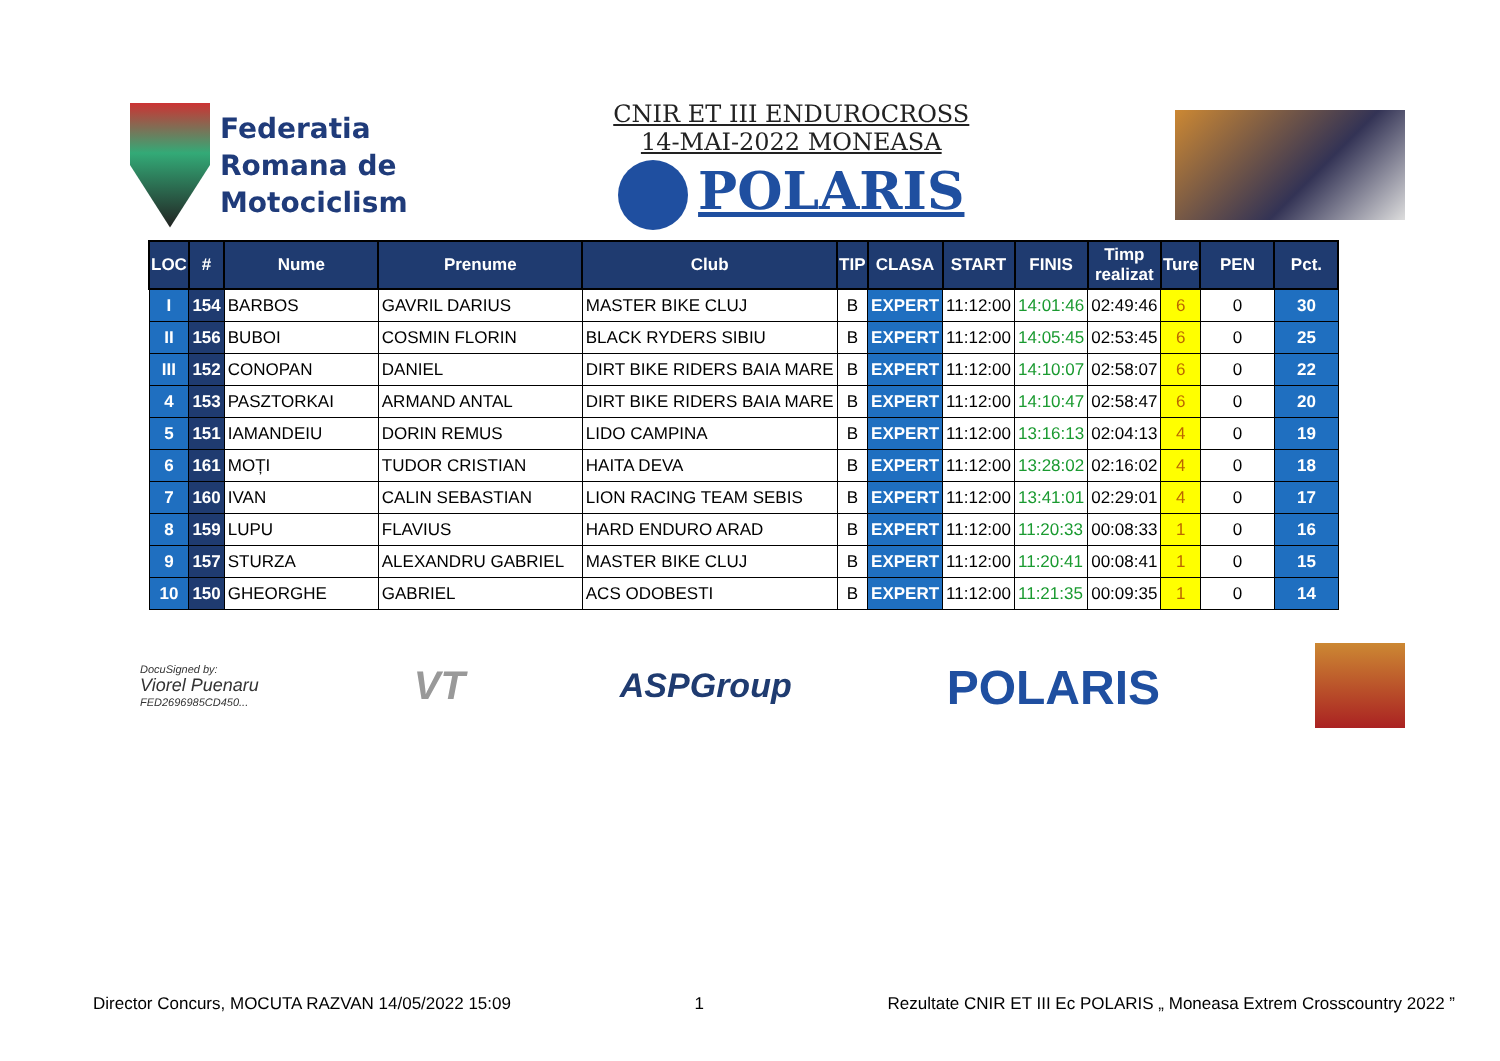Federatia
Romana de
Motociclism
CNIR ET III ENDUROCROSS
14-MAI-2022 MONEASA
POLARIS
| LOC | # | Nume | Prenume | Club | TIP | CLASA | START | FINIS | Timp realizat | Ture | PEN | Pct. |
| --- | --- | --- | --- | --- | --- | --- | --- | --- | --- | --- | --- | --- |
| I | 154 | BARBOS | GAVRIL DARIUS | MASTER BIKE CLUJ | B | EXPERT | 11:12:00 | 14:01:46 | 02:49:46 | 6 | 0 | 30 |
| II | 156 | BUBOI | COSMIN FLORIN | BLACK RYDERS SIBIU | B | EXPERT | 11:12:00 | 14:05:45 | 02:53:45 | 6 | 0 | 25 |
| III | 152 | CONOPAN | DANIEL | DIRT BIKE RIDERS BAIA MARE | B | EXPERT | 11:12:00 | 14:10:07 | 02:58:07 | 6 | 0 | 22 |
| 4 | 153 | PASZTORKAI | ARMAND ANTAL | DIRT BIKE RIDERS BAIA MARE | B | EXPERT | 11:12:00 | 14:10:47 | 02:58:47 | 6 | 0 | 20 |
| 5 | 151 | IAMANDEIU | DORIN REMUS | LIDO CAMPINA | B | EXPERT | 11:12:00 | 13:16:13 | 02:04:13 | 4 | 0 | 19 |
| 6 | 161 | MOȚI | TUDOR CRISTIAN | HAITA DEVA | B | EXPERT | 11:12:00 | 13:28:02 | 02:16:02 | 4 | 0 | 18 |
| 7 | 160 | IVAN | CALIN SEBASTIAN | LION RACING TEAM SEBIS | B | EXPERT | 11:12:00 | 13:41:01 | 02:29:01 | 4 | 0 | 17 |
| 8 | 159 | LUPU | FLAVIUS | HARD ENDURO ARAD | B | EXPERT | 11:12:00 | 11:20:33 | 00:08:33 | 1 | 0 | 16 |
| 9 | 157 | STURZA | ALEXANDRU GABRIEL | MASTER BIKE CLUJ | B | EXPERT | 11:12:00 | 11:20:41 | 00:08:41 | 1 | 0 | 15 |
| 10 | 150 | GHEORGHE | GABRIEL | ACS ODOBESTI | B | EXPERT | 11:12:00 | 11:21:35 | 00:09:35 | 1 | 0 | 14 |
DocuSigned by:
Viorel Puenaru
FED2696985CD450...
VT
ASPGroup
POLARIS
Director Concurs, MOCUTA RAZVAN 14/05/2022 15:09 1 Rezultate CNIR ET III Ec POLARIS „ Moneasa Extrem Crosscountry 2022 ”